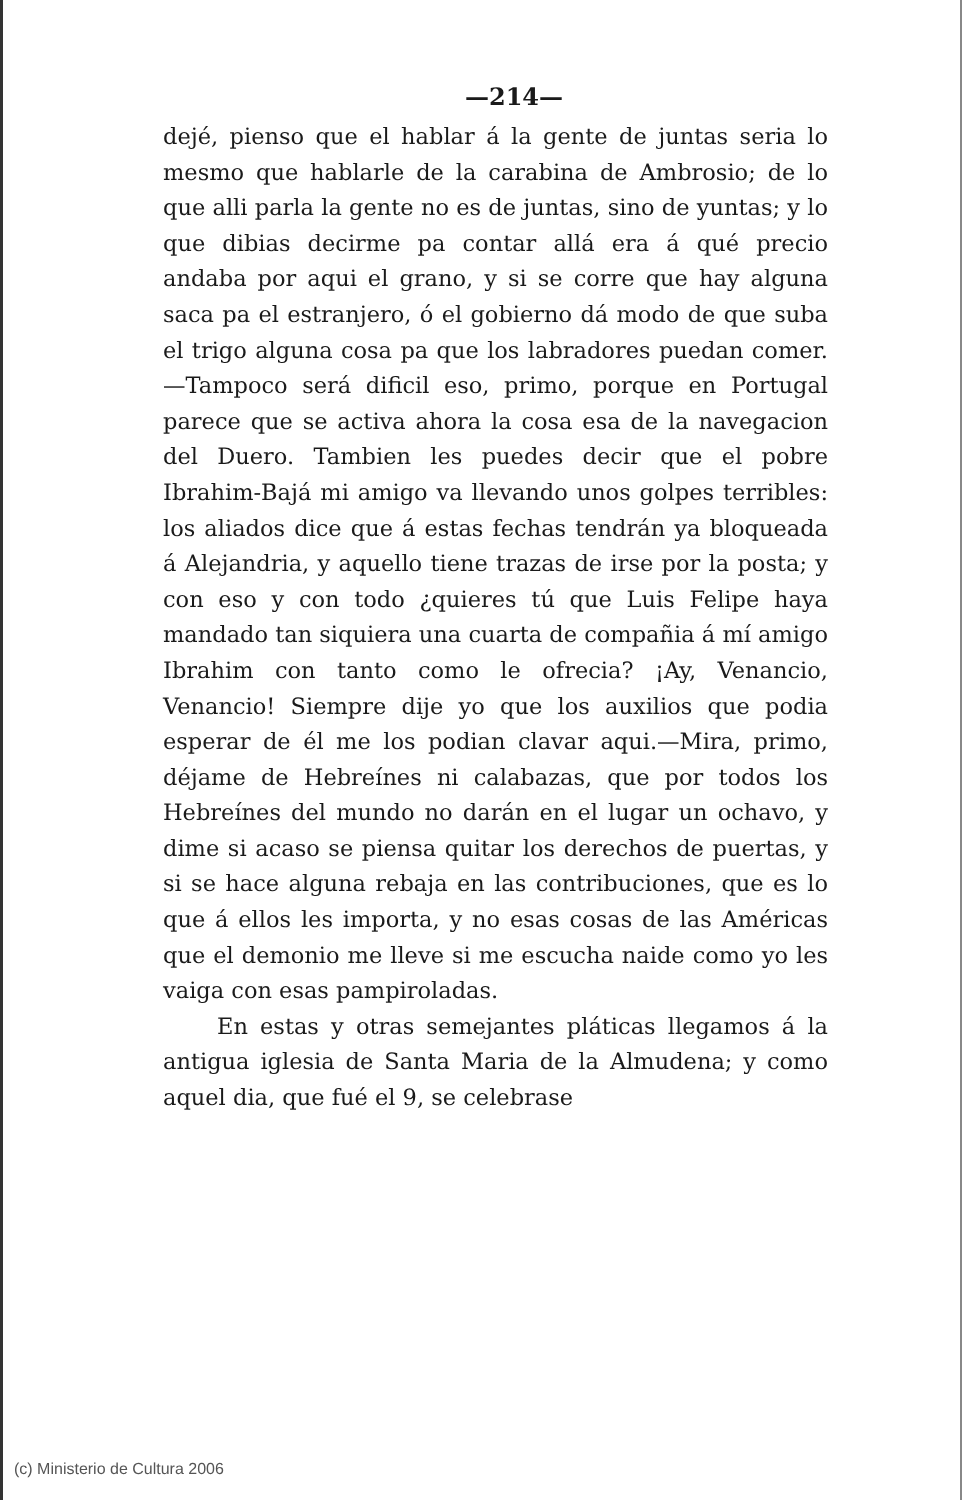—214—
dejé, pienso que el hablar á la gente de juntas seria lo mesmo que hablarle de la carabina de Ambrosio; de lo que alli parla la gente no es de juntas, sino de yuntas; y lo que dibias decirme pa contar allá era á qué precio andaba por aqui el grano, y si se corre que hay alguna saca pa el estranjero, ó el gobierno dá modo de que suba el trigo alguna cosa pa que los labradores puedan comer.—Tampoco será dificil eso, primo, porque en Portugal parece que se activa ahora la cosa esa de la navegacion del Duero. Tambien les puedes decir que el pobre Ibrahim-Bajá mi amigo va llevando unos golpes terribles: los aliados dice que á estas fechas tendrán ya bloqueada á Alejandria, y aquello tiene trazas de irse por la posta; y con eso y con todo ¿quieres tú que Luis Felipe haya mandado tan siquiera una cuarta de compañia á mí amigo Ibrahim con tanto como le ofrecia? ¡Ay, Venancio, Venancio! Siempre dije yo que los auxilios que podia esperar de él me los podian clavar aqui.—Mira, primo, déjame de Hebreínes ni calabazas, que por todos los Hebreínes del mundo no darán en el lugar un ochavo, y dime si acaso se piensa quitar los derechos de puertas, y si se hace alguna rebaja en las contribuciones, que es lo que á ellos les importa, y no esas cosas de las Américas que el demonio me lleve si me escucha naide como yo les vaiga con esas pampiroladas.
En estas y otras semejantes pláticas llegamos á la antigua iglesia de Santa Maria de la Almudena; y como aquel dia, que fué el 9, se celebrase
(c) Ministerio de Cultura 2006